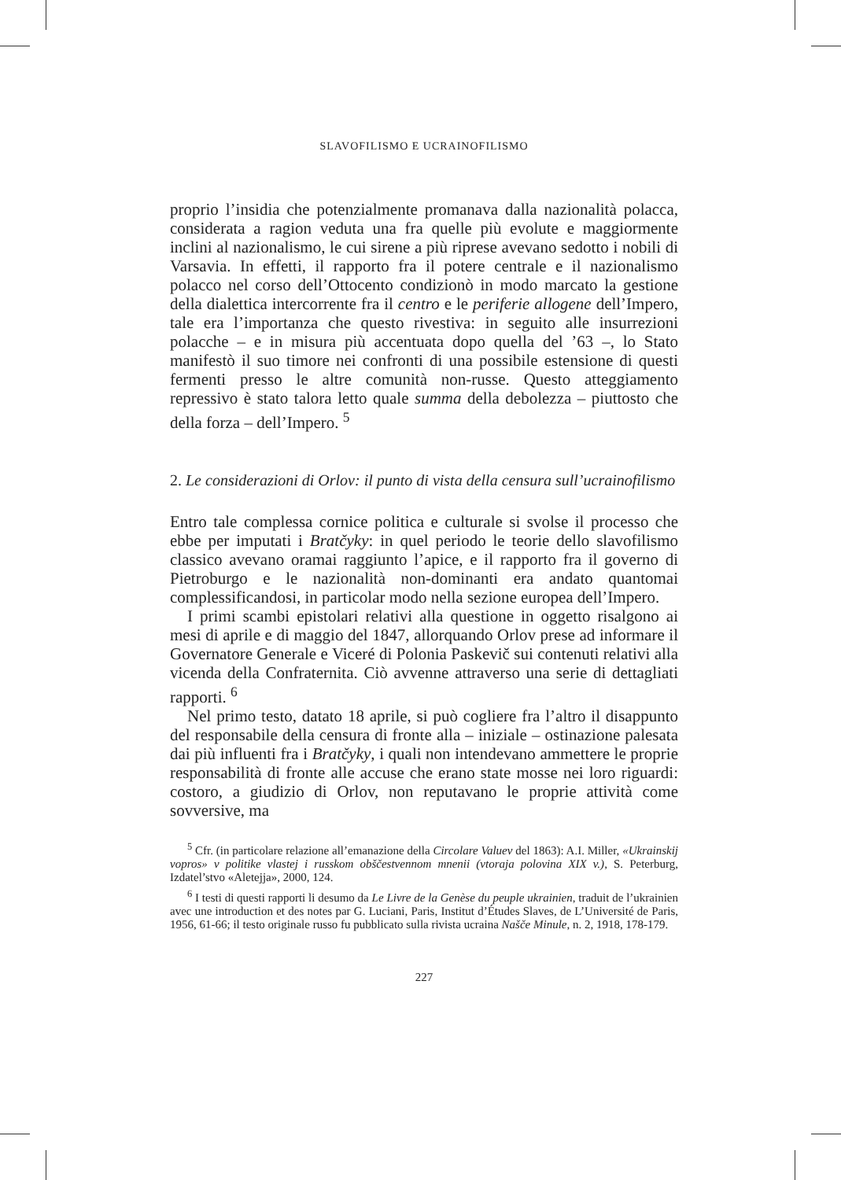SLAVOFILISMO E UCRAINOFILISMO
proprio l’insidia che potenzialmente promanava dalla nazionalità polacca, considerata a ragion veduta una fra quelle più evolute e maggiormente inclini al nazionalismo, le cui sirene a più riprese avevano sedotto i nobili di Varsavia. In effetti, il rapporto fra il potere centrale e il nazionalismo polacco nel corso dell’Ottocento condizionò in modo marcato la gestione della dialettica intercorrente fra il centro e le periferie allogene dell’Impero, tale era l’importanza che questo rivestiva: in seguito alle insurrezioni polacche – e in misura più accentuata dopo quella del ’63 –, lo Stato manifestò il suo timore nei confronti di una possibile estensione di questi fermenti presso le altre comunità non-russe. Questo atteggiamento repressivo è stato talora letto quale summa della debolezza – piuttosto che della forza – dell’Impero. <sup>5</sup>
2. Le considerazioni di Orlov: il punto di vista della censura sull’ucrainofilismo
Entro tale complessa cornice politica e culturale si svolse il processo che ebbe per imputati i Bratčyky: in quel periodo le teorie dello slavofilismo classico avevano oramai raggiunto l’apice, e il rapporto fra il governo di Pietroburgo e le nazionalità non-dominanti era andato quantomai complessificandosi, in particolar modo nella sezione europea dell’Impero.
I primi scambi epistolari relativi alla questione in oggetto risalgono ai mesi di aprile e di maggio del 1847, allorquando Orlov prese ad informare il Governatore Generale e Viceré di Polonia Paskevič sui contenuti relativi alla vicenda della Confraternita. Ciò avvenne attraverso una serie di dettagliati rapporti. <sup>6</sup>
Nel primo testo, datato 18 aprile, si può cogliere fra l’altro il disappunto del responsabile della censura di fronte alla – iniziale – ostinazione palesata dai più influenti fra i Bratčyky, i quali non intendevano ammettere le proprie responsabilità di fronte alle accuse che erano state mosse nei loro riguardi: costoro, a giudizio di Orlov, non reputavano le proprie attività come sovversive, ma
<sup>5</sup> Cfr. (in particolare relazione all’emanazione della Circolare Valuev del 1863): A.I. Miller, «Ukrainskij vopros» v politike vlastej i russkom obščestvennom mnenii (vtoraja polovina XIX v.), S. Peterburg, Izdatel’stvo «Aletejja», 2000, 124.
<sup>6</sup> I testi di questi rapporti li desumo da Le Livre de la Genèse du peuple ukrainien, traduit de l’ukrainien avec une introduction et des notes par G. Luciani, Paris, Institut d’Études Slaves, de L’Université de Paris, 1956, 61-66; il testo originale russo fu pubblicato sulla rivista ucraina Naščе Minule, n. 2, 1918, 178-179.
227